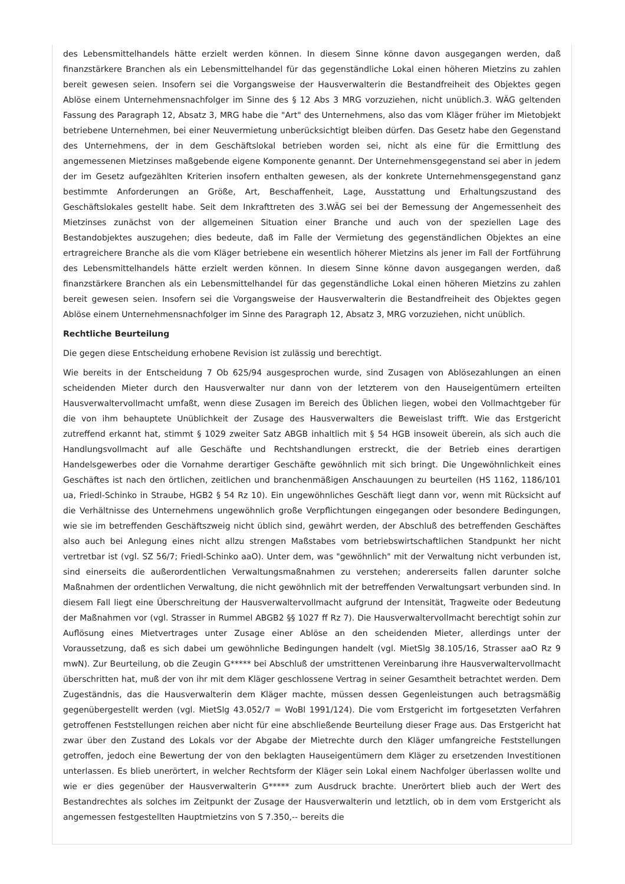des Lebensmittelhandels hätte erzielt werden können. In diesem Sinne könne davon ausgegangen werden, daß finanzstärkere Branchen als ein Lebensmittelhandel für das gegenständliche Lokal einen höheren Mietzins zu zahlen bereit gewesen seien. Insofern sei die Vorgangsweise der Hausverwalterin die Bestandfreiheit des Objektes gegen Ablöse einem Unternehmensnachfolger im Sinne des § 12 Abs 3 MRG vorzuziehen, nicht unüblich.3. WÄG geltenden Fassung des Paragraph 12, Absatz 3, MRG habe die "Art" des Unternehmens, also das vom Kläger früher im Mietobjekt betriebene Unternehmen, bei einer Neuvermietung unberücksichtigt bleiben dürfen. Das Gesetz habe den Gegenstand des Unternehmens, der in dem Geschäftslokal betrieben worden sei, nicht als eine für die Ermittlung des angemessenen Mietzinses maßgebende eigene Komponente genannt. Der Unternehmensgegenstand sei aber in jedem der im Gesetz aufgezählten Kriterien insofern enthalten gewesen, als der konkrete Unternehmensgegenstand ganz bestimmte Anforderungen an Größe, Art, Beschaffenheit, Lage, Ausstattung und Erhaltungszustand des Geschäftslokales gestellt habe. Seit dem Inkrafttreten des 3.WÄG sei bei der Bemessung der Angemessenheit des Mietzinses zunächst von der allgemeinen Situation einer Branche und auch von der speziellen Lage des Bestandobjektes auszugehen; dies bedeute, daß im Falle der Vermietung des gegenständlichen Objektes an eine ertragreichere Branche als die vom Kläger betriebene ein wesentlich höherer Mietzins als jener im Fall der Fortführung des Lebensmittelhandels hätte erzielt werden können. In diesem Sinne könne davon ausgegangen werden, daß finanzstärkere Branchen als ein Lebensmittelhandel für das gegenständliche Lokal einen höheren Mietzins zu zahlen bereit gewesen seien. Insofern sei die Vorgangsweise der Hausverwalterin die Bestandfreiheit des Objektes gegen Ablöse einem Unternehmensnachfolger im Sinne des Paragraph 12, Absatz 3, MRG vorzuziehen, nicht unüblich.
Rechtliche Beurteilung
Die gegen diese Entscheidung erhobene Revision ist zulässig und berechtigt.
Wie bereits in der Entscheidung 7 Ob 625/94 ausgesprochen wurde, sind Zusagen von Ablösezahlungen an einen scheidenden Mieter durch den Hausverwalter nur dann von der letzterem von den Hauseigentümern erteilten Hausverwaltervollmacht umfaßt, wenn diese Zusagen im Bereich des Üblichen liegen, wobei den Vollmachtgeber für die von ihm behauptete Unüblichkeit der Zusage des Hausverwalters die Beweislast trifft. Wie das Erstgericht zutreffend erkannt hat, stimmt § 1029 zweiter Satz ABGB inhaltlich mit § 54 HGB insoweit überein, als sich auch die Handlungsvollmacht auf alle Geschäfte und Rechtshandlungen erstreckt, die der Betrieb eines derartigen Handelsgewerbes oder die Vornahme derartiger Geschäfte gewöhnlich mit sich bringt. Die Ungewöhnlichkeit eines Geschäftes ist nach den örtlichen, zeitlichen und branchenmäßigen Anschauungen zu beurteilen (HS 1162, 1186/101 ua, Friedl-Schinko in Straube, HGB2 § 54 Rz 10). Ein ungewöhnliches Geschäft liegt dann vor, wenn mit Rücksicht auf die Verhältnisse des Unternehmens ungewöhnlich große Verpflichtungen eingegangen oder besondere Bedingungen, wie sie im betreffenden Geschäftszweig nicht üblich sind, gewährt werden, der Abschluß des betreffenden Geschäftes also auch bei Anlegung eines nicht allzu strengen Maßstabes vom betriebswirtschaftlichen Standpunkt her nicht vertretbar ist (vgl. SZ 56/7; Friedl-Schinko aaO). Unter dem, was "gewöhnlich" mit der Verwaltung nicht verbunden ist, sind einerseits die außerordentlichen Verwaltungsmaßnahmen zu verstehen; andererseits fallen darunter solche Maßnahmen der ordentlichen Verwaltung, die nicht gewöhnlich mit der betreffenden Verwaltungsart verbunden sind. In diesem Fall liegt eine Überschreitung der Hausverwaltervollmacht aufgrund der Intensität, Tragweite oder Bedeutung der Maßnahmen vor (vgl. Strasser in Rummel ABGB2 §§ 1027 ff Rz 7). Die Hausverwaltervollmacht berechtigt sohin zur Auflösung eines Mietvertrages unter Zusage einer Ablöse an den scheidenden Mieter, allerdings unter der Voraussetzung, daß es sich dabei um gewöhnliche Bedingungen handelt (vgl. MietSlg 38.105/16, Strasser aaO Rz 9 mwN). Zur Beurteilung, ob die Zeugin G***** bei Abschluß der umstrittenen Vereinbarung ihre Hausverwaltervollmacht überschritten hat, muß der von ihr mit dem Kläger geschlossene Vertrag in seiner Gesamtheit betrachtet werden. Dem Zugeständnis, das die Hausverwalterin dem Kläger machte, müssen dessen Gegenleistungen auch betragsmäßig gegenübergestellt werden (vgl. MietSlg 43.052/7 = WoBl 1991/124). Die vom Erstgericht im fortgesetzten Verfahren getroffenen Feststellungen reichen aber nicht für eine abschließende Beurteilung dieser Frage aus. Das Erstgericht hat zwar über den Zustand des Lokals vor der Abgabe der Mietrechte durch den Kläger umfangreiche Feststellungen getroffen, jedoch eine Bewertung der von den beklagten Hauseigentümern dem Kläger zu ersetzenden Investitionen unterlassen. Es blieb unerörtert, in welcher Rechtsform der Kläger sein Lokal einem Nachfolger überlassen wollte und wie er dies gegenüber der Hausverwalterin G***** zum Ausdruck brachte. Unerörtert blieb auch der Wert des Bestandrechtes als solches im Zeitpunkt der Zusage der Hausverwalterin und letztlich, ob in dem vom Erstgericht als angemessen festgestellten Hauptmietzins von S 7.350,-- bereits die